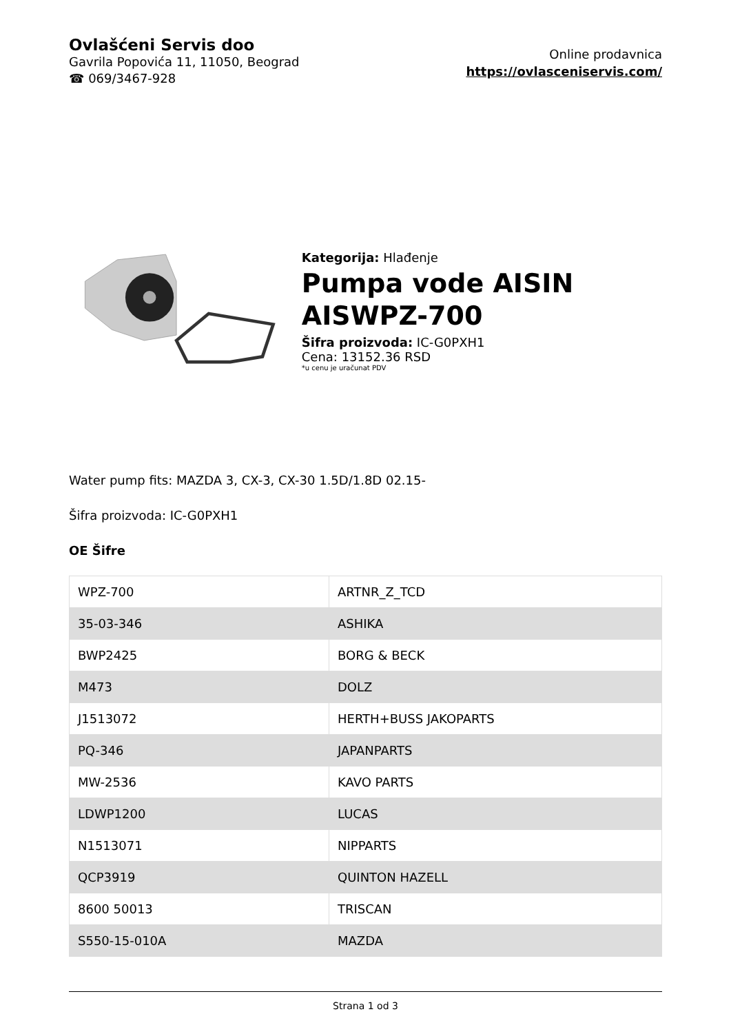Ovlašćeni Servis doo
Gavrila Popovića 11, 11050, Beograd
☎ 069/3467-928
Online prodavnica
https://ovlasceniservis.com/
Kategorija: Hlađenje
Pumpa vode AISIN AISWPZ-700
Šifra proizvoda: IC-G0PXH1
Cena: 13152.36 RSD
*u cenu je uračunat PDV
Water pump fits: MAZDA 3, CX-3, CX-30 1.5D/1.8D 02.15-
Šifra proizvoda: IC-G0PXH1
OE Šifre
| WPZ-700 | ARTNR_Z_TCD |
| 35-03-346 | ASHIKA |
| BWP2425 | BORG & BECK |
| M473 | DOLZ |
| J1513072 | HERTH+BUSS JAKOPARTS |
| PQ-346 | JAPANPARTS |
| MW-2536 | KAVO PARTS |
| LDWP1200 | LUCAS |
| N1513071 | NIPPARTS |
| QCP3919 | QUINTON HAZELL |
| 8600 50013 | TRISCAN |
| S550-15-010A | MAZDA |
Strana 1 od 3